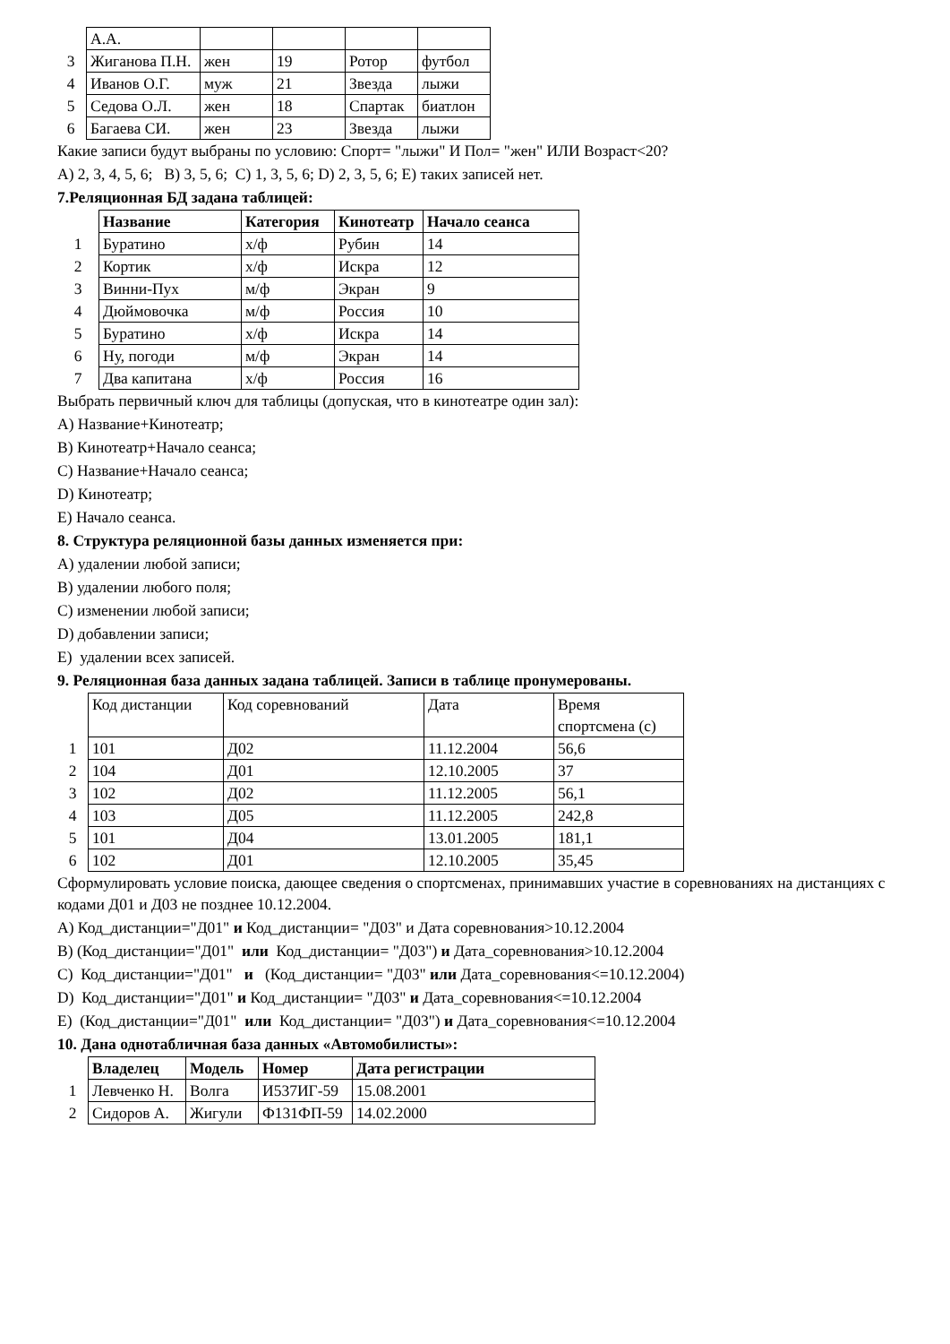| | А.А. | | | | |
| 3 | Жиганова П.Н. | жен | 19 | Ротор | футбол |
| 4 | Иванов О.Г. | муж | 21 | Звезда | лыжи |
| 5 | Седова О.Л. | жен | 18 | Спартак | биатлон |
| 6 | Багаева СИ. | жен | 23 | Звезда | лыжи |
Какие записи будут выбраны по условию: Спорт= "лыжи" И Пол= "жен" ИЛИ Возраст<20?
A) 2, 3, 4, 5, 6; B) 3, 5, 6; C) 1, 3, 5, 6; D) 2, 3, 5, 6; E) таких записей нет.
7.Реляционная БД задана таблицей:
| | Название | Категория | Кинотеатр | Начало сеанса |
| 1 | Буратино | х/ф | Рубин | 14 |
| 2 | Кортик | х/ф | Искра | 12 |
| 3 | Винни-Пух | м/ф | Экран | 9 |
| 4 | Дюймовочка | м/ф | Россия | 10 |
| 5 | Буратино | х/ф | Искра | 14 |
| 6 | Ну, погоди | м/ф | Экран | 14 |
| 7 | Два капитана | х/ф | Россия | 16 |
Выбрать первичный ключ для таблицы (допуская, что в кинотеатре один зал):
A) Название+Кинотеатр;
B) Кинотеатр+Начало сеанса;
C) Название+Начало сеанса;
D) Кинотеатр;
E) Начало сеанса.
8. Структура реляционной базы данных изменяется при:
A) удалении любой записи;
B) удалении любого поля;
C) изменении любой записи;
D) добавлении записи;
E) удалении всех записей.
9. Реляционная база данных задана таблицей. Записи в таблице пронумерованы.
| | Код дистанции | Код соревнований | Дата | Время спортсмена (с) |
| 1 | 101 | Д02 | 11.12.2004 | 56,6 |
| 2 | 104 | Д01 | 12.10.2005 | 37 |
| 3 | 102 | Д02 | 11.12.2005 | 56,1 |
| 4 | 103 | Д05 | 11.12.2005 | 242,8 |
| 5 | 101 | Д04 | 13.01.2005 | 181,1 |
| 6 | 102 | Д01 | 12.10.2005 | 35,45 |
Сформулировать условие поиска, дающее сведения о спортсменах, принимавших участие в соревнованиях на дистанциях с кодами Д01 и Д03 не позднее 10.12.2004.
A) Код_дистанции="Д01" и Код_дистанции= "Д03" и Дата соревнования>10.12.2004
B) (Код_дистанции="Д01" или Код_дистанции= "Д03") и Дата_соревнования>10.12.2004
C) Код_дистанции="Д01" и (Код_дистанции= "Д03" или Дата_соревнования<=10.12.2004)
D) Код_дистанции="Д01" и Код_дистанции= "Д03" и Дата_соревнования<=10.12.2004
E) (Код_дистанции="Д01" или Код_дистанции= "Д03") и Дата_соревнования<=10.12.2004
10. Дана однотабличная база данных «Автомобилисты»:
| | Владелец | Модель | Номер | Дата регистрации |
| 1 | Левченко Н. | Волга | И537ИГ-59 | 15.08.2001 |
| 2 | Сидоров А. | Жигули | Ф131ФП-59 | 14.02.2000 |